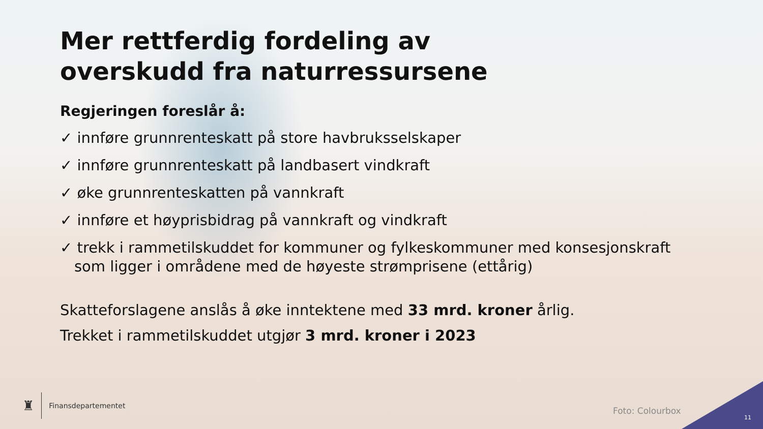Mer rettferdig fordeling av
overskudd fra naturressursene
Regjeringen foreslår å:
✓ innføre grunnrenteskatt på store havbruksselskaper
✓ innføre grunnrenteskatt på landbasert vindkraft
✓ øke grunnrenteskatten på vannkraft
✓ innføre et høyprisbidrag på vannkraft og vindkraft
✓ trekk i rammetilskuddet for kommuner og fylkeskommuner med konsesjonskraft som ligger i områdene med de høyeste strømprisene (ettårig)
Skatteforslagene anslås å øke inntektene med 33 mrd. kroner årlig.
Trekket i rammetilskuddet utgjør 3 mrd. kroner i 2023
♜
Finansdepartementet
Foto: Colourbox
11